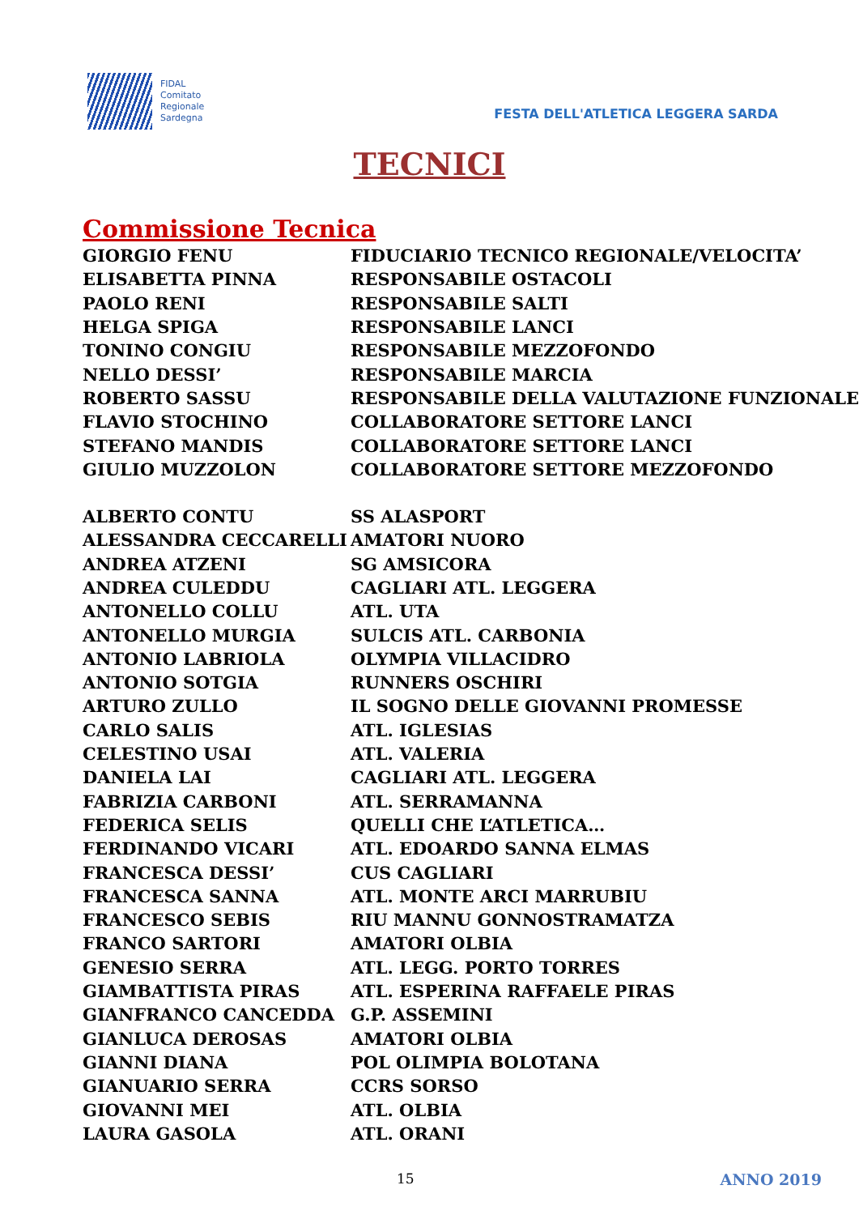FIDAL
Comitato
Regionale
Sardegna
FESTA DELL'ATLETICA LEGGERA SARDA
TECNICI
Commissione Tecnica
| GIORGIO FENU | FIDUCIARIO TECNICO REGIONALE/VELOCITA’ |
| ELISABETTA PINNA | RESPONSABILE OSTACOLI |
| PAOLO RENI | RESPONSABILE SALTI |
| HELGA SPIGA | RESPONSABILE LANCI |
| TONINO CONGIU | RESPONSABILE MEZZOFONDO |
| NELLO DESSI’ | RESPONSABILE MARCIA |
| ROBERTO SASSU | RESPONSABILE DELLA VALUTAZIONE FUNZIONALE |
| FLAVIO STOCHINO | COLLABORATORE SETTORE LANCI |
| STEFANO MANDIS | COLLABORATORE SETTORE LANCI |
| GIULIO MUZZOLON | COLLABORATORE SETTORE MEZZOFONDO |
| ALBERTO CONTU | SS ALASPORT |
| ALESSANDRA CECCARELLI | AMATORI NUORO |
| ANDREA ATZENI | SG AMSICORA |
| ANDREA CULEDDU | CAGLIARI ATL. LEGGERA |
| ANTONELLO COLLU | ATL. UTA |
| ANTONELLO MURGIA | SULCIS ATL. CARBONIA |
| ANTONIO LABRIOLA | OLYMPIA VILLACIDRO |
| ANTONIO SOTGIA | RUNNERS OSCHIRI |
| ARTURO ZULLO | IL SOGNO DELLE GIOVANNI PROMESSE |
| CARLO SALIS | ATL. IGLESIAS |
| CELESTINO USAI | ATL. VALERIA |
| DANIELA LAI | CAGLIARI ATL. LEGGERA |
| FABRIZIA CARBONI | ATL. SERRAMANNA |
| FEDERICA SELIS | QUELLI CHE L‘ATLETICA… |
| FERDINANDO VICARI | ATL. EDOARDO SANNA ELMAS |
| FRANCESCA DESSI’ | CUS CAGLIARI |
| FRANCESCA SANNA | ATL. MONTE ARCI MARRUBIU |
| FRANCESCO SEBIS | RIU MANNU GONNOSTRAMATZA |
| FRANCO SARTORI | AMATORI OLBIA |
| GENESIO SERRA | ATL. LEGG. PORTO TORRES |
| GIAMBATTISTA PIRAS | ATL. ESPERINA RAFFAELE PIRAS |
| GIANFRANCO CANCEDDA | G.P. ASSEMINI |
| GIANLUCA DEROSAS | AMATORI OLBIA |
| GIANNI DIANA | POL OLIMPIA BOLOTANA |
| GIANUARIO SERRA | CCRS SORSO |
| GIOVANNI MEI | ATL. OLBIA |
| LAURA GASOLA | ATL. ORANI |
15 ANNO 2019